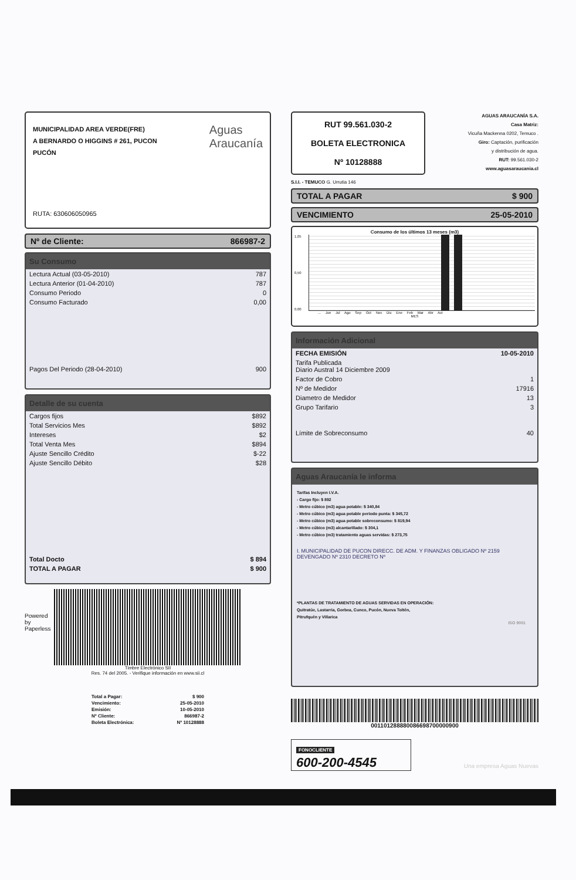MUNICIPALIDAD AREA VERDE(FRE)
A BERNARDO O HIGGINS # 261, PUCON
PUCÓN
Aguas
Araucanía
RUTA: 630606050965
Nº de Cliente: 866987-2
Su Consumo
| Lectura Actual (03-05-2010) | 787 |
| Lectura Anterior (01-04-2010) | 787 |
| Consumo Periodo | 0 |
| Consumo Facturado | 0,00 |
| Pagos Del Periodo (28-04-2010) | 900 |
Detalle de su cuenta
| Cargos fijos | $892 |
| Total Servicios Mes | $892 |
| Intereses | $2 |
| Total Venta Mes | $894 |
| Ajuste Sencillo Crédito | $-22 |
| Ajuste Sencillo Débito | $28 |
| Total Docto | $ 894 |
| TOTAL A PAGAR | $ 900 |
Powered by Paperless
Timbre Electrónico SII
Res. 74 del 2005. - Verifique información en www.sii.cl
| Total a Pagar: | $ 900 |
| Vencimiento: | 25-05-2010 |
| Emisión: | 10-05-2010 |
| Nº Cliente: | 866987-2 |
| Boleta Electrónica: | Nº 10128888 |
RUT 99.561.030-2
BOLETA ELECTRONICA
Nº 10128888
S.I.I. - TEMUCO G. Urrutia 146
AGUAS ARAUCANÍA S.A.
Casa Matriz:
Vicuña Mackenna 0202, Temuco .
Giro: Captación, purificación
y distribución de agua.
RUT: 99.561.030-2
www.aguasaraucania.cl
TOTAL A PAGAR $ 900
VENCIMIENTO 25-05-2010
Consumo de los últimos 13 meses (m3)
1,05
0,50
0,00
... Jun Jul Ago Sep Oct Nov Dic Ene Feb Mar Abr Act
MES
Información Adicional
| FECHA EMISIÓN | 10-05-2010 |
| Tarifa Publicada Diario Austral 14 Diciembre 2009 | |
| Factor de Cobro | 1 |
| Nº de Medidor | 17916 |
| Diametro de Medidor | 13 |
| Grupo Tarifario | 3 |
| Límite de Sobreconsumo | 40 |
Aguas Araucanía le informa
Tarifas Incluyen I.V.A.
- Cargo fijo: $ 892
- Metro cúbico (m3) agua potable: $ 340,84
- Metro cúbico (m3) agua potable periodo punta: $ 345,72
- Metro cúbico (m3) agua potable sobreconsumo: $ 819,94
- Metro cúbico (m3) alcantarillado: $ 304,1
- Metro cúbico (m3) tratamiento aguas servidas: $ 273,75
I. MUNICIPALIDAD DE PUCON DIRECC. DE ADM. Y FINANZAS OBLIGADO Nº 2159 DEVENGADO Nº 2310 DECRETO Nº
*PLANTAS DE TRATAMIENTO DE AGUAS SERVIDAS EN OPERACIÓN:
Quitratúe, Lastarria, Gorbea, Cunco, Pucón, Nueva Toltén,
Pitrufquén y Villarica
ISO 9001
001101288880086698700000900
FONOCLIENTE
600-200-4545
Una empresa Aguas Nuevas